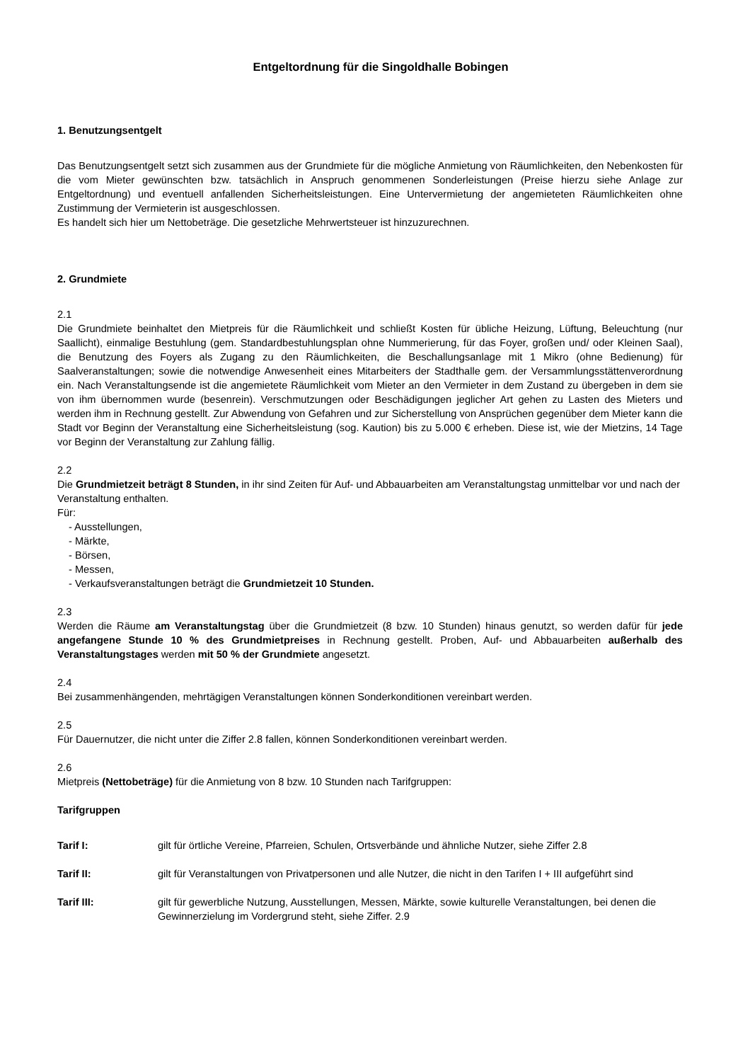Entgeltordnung für die Singoldhalle Bobingen
1. Benutzungsentgelt
Das Benutzungsentgelt setzt sich zusammen aus der Grundmiete für die mögliche Anmietung von Räumlichkeiten, den Nebenkosten für die vom Mieter gewünschten bzw. tatsächlich in Anspruch genommenen Sonderleistungen (Preise hierzu siehe Anlage zur Entgeltordnung) und eventuell anfallenden Sicherheitsleistungen. Eine Untervermietung der angemieteten Räumlichkeiten ohne Zustimmung der Vermieterin ist ausgeschlossen.
Es handelt sich hier um Nettobeträge. Die gesetzliche Mehrwertsteuer ist hinzuzurechnen.
2. Grundmiete
2.1
Die Grundmiete beinhaltet den Mietpreis für die Räumlichkeit und schließt Kosten für übliche Heizung, Lüftung, Beleuchtung (nur Saallicht), einmalige Bestuhlung (gem. Standardbestuhlungsplan ohne Nummerierung, für das Foyer, großen und/ oder Kleinen Saal), die Benutzung des Foyers als Zugang zu den Räumlichkeiten, die Beschallungsanlage mit 1 Mikro (ohne Bedienung) für Saalveranstaltungen; sowie die notwendige Anwesenheit eines Mitarbeiters der Stadthalle gem. der Versammlungsstättenverordnung ein. Nach Veranstaltungsende ist die angemietete Räumlichkeit vom Mieter an den Vermieter in dem Zustand zu übergeben in dem sie von ihm übernommen wurde (besenrein). Verschmutzungen oder Beschädigungen jeglicher Art gehen zu Lasten des Mieters und werden ihm in Rechnung gestellt. Zur Abwendung von Gefahren und zur Sicherstellung von Ansprüchen gegenüber dem Mieter kann die Stadt vor Beginn der Veranstaltung eine Sicherheitsleistung (sog. Kaution) bis zu 5.000 € erheben. Diese ist, wie der Mietzins, 14 Tage vor Beginn der Veranstaltung zur Zahlung fällig.
2.2
Die Grundmietzeit beträgt 8 Stunden, in ihr sind Zeiten für Auf- und Abbauarbeiten am Veranstaltungstag unmittelbar vor und nach der Veranstaltung enthalten.
Für:
- Ausstellungen,
- Märkte,
- Börsen,
- Messen,
- Verkaufsveranstaltungen beträgt die Grundmietzeit 10 Stunden.
2.3
Werden die Räume am Veranstaltungstag über die Grundmietzeit (8 bzw. 10 Stunden) hinaus genutzt, so werden dafür für jede angefangene Stunde 10 % des Grundmietpreises in Rechnung gestellt. Proben, Auf- und Abbauarbeiten außerhalb des Veranstaltungstages werden mit 50 % der Grundmiete angesetzt.
2.4
Bei zusammenhängenden, mehrtägigen Veranstaltungen können Sonderkonditionen vereinbart werden.
2.5
Für Dauernutzer, die nicht unter die Ziffer 2.8 fallen, können Sonderkonditionen vereinbart werden.
2.6
Mietpreis (Nettobeträge) für die Anmietung von 8 bzw. 10 Stunden nach Tarifgruppen:
Tarifgruppen
Tarif I: gilt für örtliche Vereine, Pfarreien, Schulen, Ortsverbände und ähnliche Nutzer, siehe Ziffer 2.8
Tarif II: gilt für Veranstaltungen von Privatpersonen und alle Nutzer, die nicht in den Tarifen I + III aufgeführt sind
Tarif III: gilt für gewerbliche Nutzung, Ausstellungen, Messen, Märkte, sowie kulturelle Veranstaltungen, bei denen die Gewinnerzielung im Vordergrund steht, siehe Ziffer. 2.9